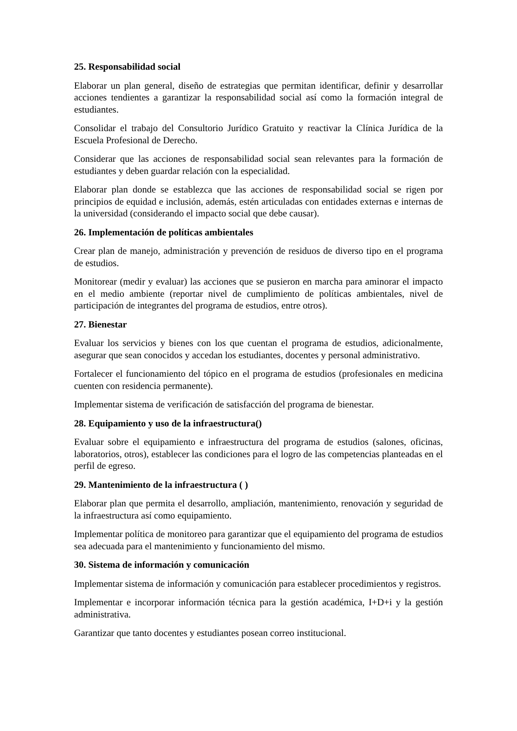25. Responsabilidad social
Elaborar un plan general, diseño de estrategias que permitan identificar, definir y desarrollar acciones tendientes a garantizar la responsabilidad social así como la formación integral de estudiantes.
Consolidar el trabajo del Consultorio Jurídico Gratuito y reactivar la Clínica Jurídica de la Escuela Profesional de Derecho.
Considerar que las acciones de responsabilidad social sean relevantes para la formación de estudiantes y deben guardar relación con la especialidad.
Elaborar plan donde se establezca que las acciones de responsabilidad social se rigen por principios de equidad e inclusión, además, estén articuladas con entidades externas e internas de la universidad (considerando el impacto social que debe causar).
26. Implementación de políticas ambientales
Crear plan de manejo, administración y prevención de residuos de diverso tipo en el programa de estudios.
Monitorear (medir y evaluar) las acciones que se pusieron en marcha para aminorar el impacto en el medio ambiente (reportar nivel de cumplimiento de políticas ambientales, nivel de participación de integrantes del programa de estudios, entre otros).
27. Bienestar
Evaluar los servicios y bienes con los que cuentan el programa de estudios, adicionalmente, asegurar que sean conocidos y accedan los estudiantes, docentes y personal administrativo.
Fortalecer el funcionamiento del tópico en el programa de estudios (profesionales en medicina cuenten con residencia permanente).
Implementar sistema de verificación de satisfacción del programa de bienestar.
28. Equipamiento y uso de la infraestructura()
Evaluar sobre el equipamiento e infraestructura del programa de estudios (salones, oficinas, laboratorios, otros), establecer las condiciones para el logro de las competencias planteadas en el perfil de egreso.
29. Mantenimiento de la infraestructura ( )
Elaborar plan que permita el desarrollo, ampliación, mantenimiento, renovación y seguridad de la infraestructura así como equipamiento.
Implementar política de monitoreo para garantizar que el equipamiento del programa de estudios sea adecuada para el mantenimiento y funcionamiento del mismo.
30. Sistema de información y comunicación
Implementar sistema de información y comunicación para establecer procedimientos y registros.
Implementar e incorporar información técnica para la gestión académica, I+D+i y la gestión administrativa.
Garantizar que tanto docentes y estudiantes posean correo institucional.